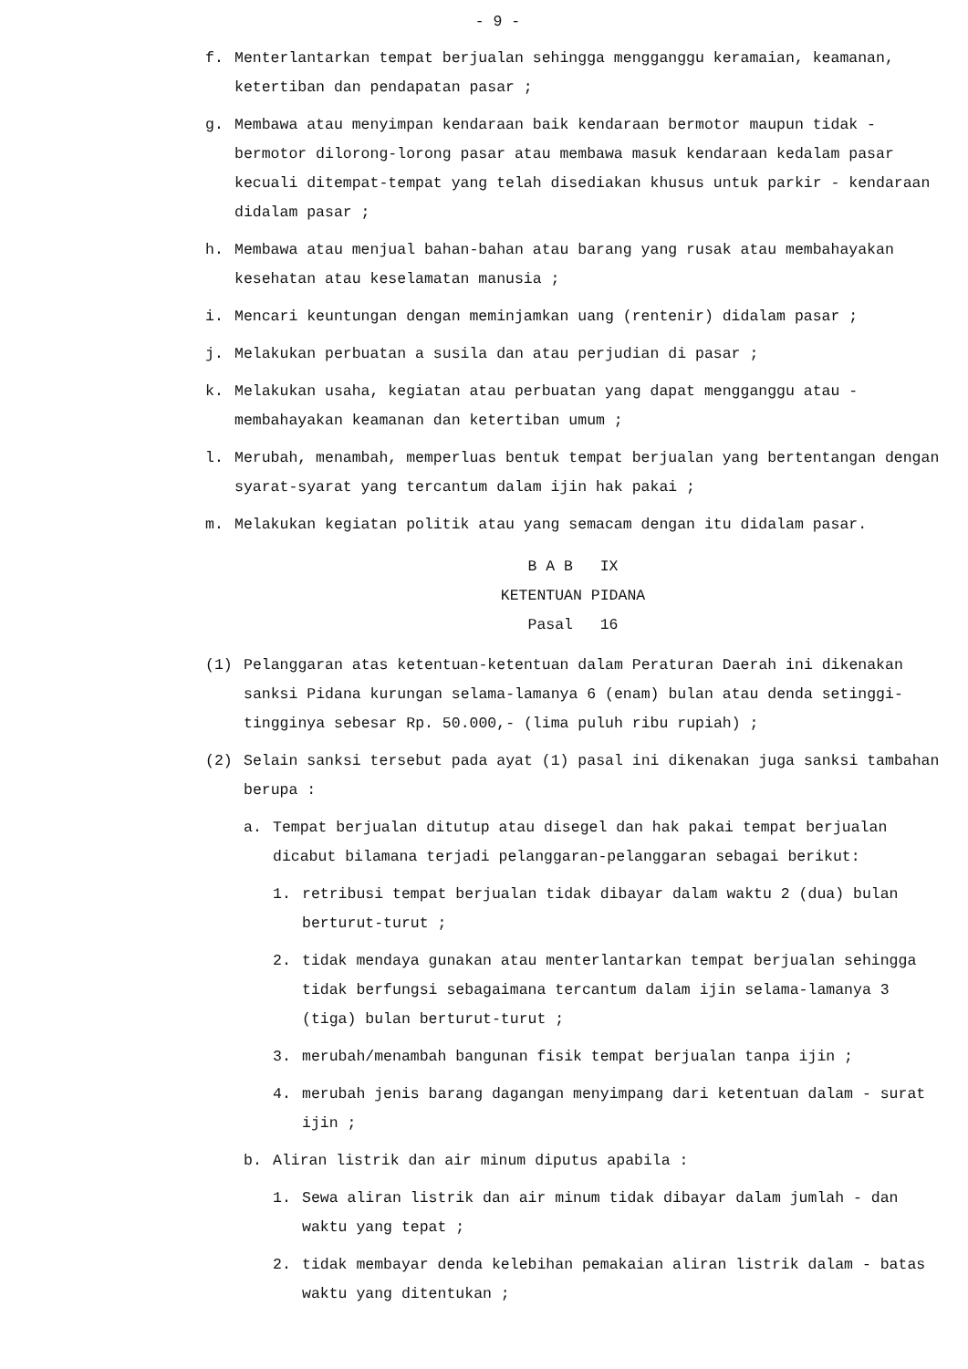- 9 -
f. Menterlantarkan tempat berjualan sehingga mengganggu keramaian, keamanan, ketertiban dan pendapatan pasar ;
g. Membawa atau menyimpan kendaraan baik kendaraan bermotor maupun tidak - bermotor dilorong-lorong pasar atau membawa masuk kendaraan kedalam pasar kecuali ditempat-tempat yang telah disediakan khusus untuk parkir - kendaraan didalam pasar ;
h. Membawa atau menjual bahan-bahan atau barang yang rusak atau membahayakan kesehatan atau keselamatan manusia ;
i. Mencari keuntungan dengan meminjamkan uang (rentenir) didalam pasar ;
j. Melakukan perbuatan a susila dan atau perjudian di pasar ;
k. Melakukan usaha, kegiatan atau perbuatan yang dapat mengganggu atau - membahayakan keamanan dan ketertiban umum ;
l. Merubah, menambah, memperluas bentuk tempat berjualan yang bertentangan dengan syarat-syarat yang tercantum dalam ijin hak pakai ;
m. Melakukan kegiatan politik atau yang semacam dengan itu didalam pasar.
B A B IX
KETENTUAN PIDANA
Pasal 16
(1) Pelanggaran atas ketentuan-ketentuan dalam Peraturan Daerah ini dikenakan sanksi Pidana kurungan selama-lamanya 6 (enam) bulan atau denda setinggi-tingginya sebesar Rp. 50.000,- (lima puluh ribu rupiah) ;
(2) Selain sanksi tersebut pada ayat (1) pasal ini dikenakan juga sanksi tambahan berupa :
a. Tempat berjualan ditutup atau disegel dan hak pakai tempat berjualan dicabut bilamana terjadi pelanggaran-pelanggaran sebagai berikut:
1. retribusi tempat berjualan tidak dibayar dalam waktu 2 (dua) bulan berturut-turut ;
2. tidak mendaya gunakan atau menterlantarkan tempat berjualan sehingga tidak berfungsi sebagaimana tercantum dalam ijin selama-lamanya 3 (tiga) bulan berturut-turut ;
3. merubah/menambah bangunan fisik tempat berjualan tanpa ijin ;
4. merubah jenis barang dagangan menyimpang dari ketentuan dalam - surat ijin ;
b. Aliran listrik dan air minum diputus apabila :
1. Sewa aliran listrik dan air minum tidak dibayar dalam jumlah - dan waktu yang tepat ;
2. tidak membayar denda kelebihan pemakaian aliran listrik dalam - batas waktu yang ditentukan ;